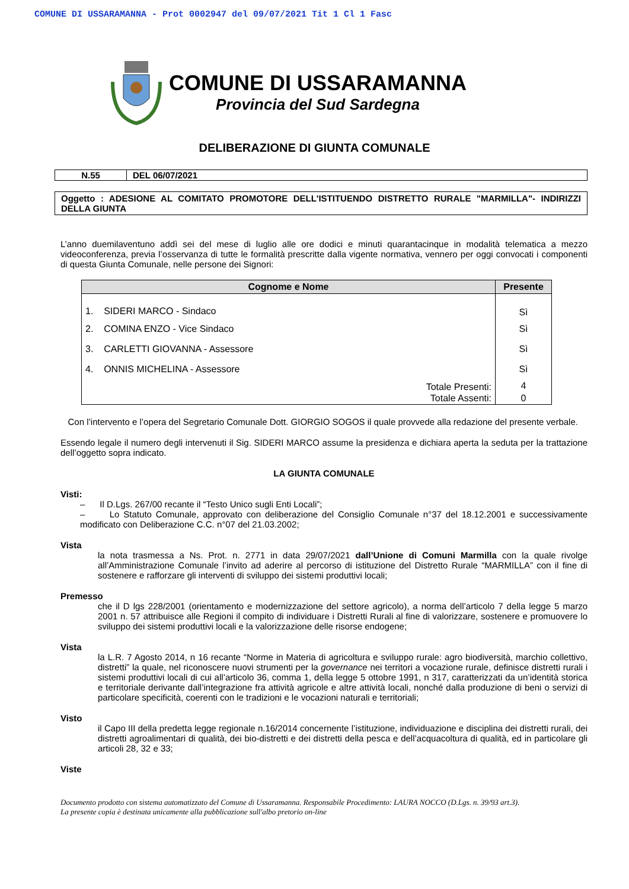COMUNE DI USSARAMANNA - Prot 0002947 del 09/07/2021 Tit 1 Cl 1 Fasc
COMUNE DI USSARAMANNA
Provincia del Sud Sardegna
DELIBERAZIONE DI GIUNTA COMUNALE
N.55 DEL 06/07/2021
Oggetto : ADESIONE AL COMITATO PROMOTORE DELL'ISTITUENDO DISTRETTO RURALE "MARMILLA"- INDIRIZZI DELLA GIUNTA
L’anno duemilaventuno addì sei del mese di luglio alle ore dodici e minuti quarantacinque in modalità telematica a mezzo videoconferenza, previa l’osservanza di tutte le formalità prescritte dalla vigente normativa, vennero per oggi convocati i componenti di questa Giunta Comunale, nelle persone dei Signori:
| Cognome e Nome | Presente |
| --- | --- |
| 1. SIDERI MARCO - Sindaco | Sì |
| 2. COMINA ENZO - Vice Sindaco | Sì |
| 3. CARLETTI GIOVANNA - Assessore | Sì |
| 4. ONNIS MICHELINA - Assessore | Sì |
| Totale Presenti: | 4 |
| Totale Assenti: | 0 |
Con l’intervento e l’opera del Segretario Comunale Dott. GIORGIO SOGOS il quale provvede alla redazione del presente verbale.
Essendo legale il numero degli intervenuti il Sig. SIDERI MARCO assume la presidenza e dichiara aperta la seduta per la trattazione dell’oggetto sopra indicato.
LA GIUNTA COMUNALE
Visti:
– Il D.Lgs. 267/00 recante il “Testo Unico sugli Enti Locali”;
– Lo Statuto Comunale, approvato con deliberazione del Consiglio Comunale n°37 del 18.12.2001 e successivamente modificato con Deliberazione C.C. n°07 del 21.03.2002;
Vista
la nota trasmessa a Ns. Prot. n. 2771 in data 29/07/2021 dall’Unione di Comuni Marmilla con la quale rivolge all’Amministrazione Comunale l’invito ad aderire al percorso di istituzione del Distretto Rurale “MARMILLA” con il fine di sostenere e rafforzare gli interventi di sviluppo dei sistemi produttivi locali;
Premesso
che il D lgs 228/2001 (orientamento e modernizzazione del settore agricolo), a norma dell’articolo 7 della legge 5 marzo 2001 n. 57 attribuisce alle Regioni il compito di individuare i Distretti Rurali al fine di valorizzare, sostenere e promuovere lo sviluppo dei sistemi produttivi locali e la valorizzazione delle risorse endogene;
Vista
la L.R. 7 Agosto 2014, n 16 recante “Norme in Materia di agricoltura e sviluppo rurale: agro biodiversità, marchio collettivo, distretti” la quale, nel riconoscere nuovi strumenti per la governance nei territori a vocazione rurale, definisce distretti rurali i sistemi produttivi locali di cui all’articolo 36, comma 1, della legge 5 ottobre 1991, n 317, caratterizzati da un’identità storica e territoriale derivante dall’integrazione fra attività agricole e altre attività locali, nonché dalla produzione di beni o servizi di particolare specificità, coerenti con le tradizioni e le vocazioni naturali e territoriali;
Visto
il Capo III della predetta legge regionale n.16/2014 concernente l’istituzione, individuazione e disciplina dei distretti rurali, dei distretti agroalimentari di qualità, dei bio-distretti e dei distretti della pesca e dell’acquacoltura di qualità, ed in particolare gli articoli 28, 32 e 33;
Viste
Documento prodotto con sistema automatizzato del Comune di Ussaramanna. Responsabile Procedimento: LAURA NOCCO (D.Lgs. n. 39/93 art.3).
La presente copia è destinata unicamente alla pubblicazione sull'albo pretorio on-line